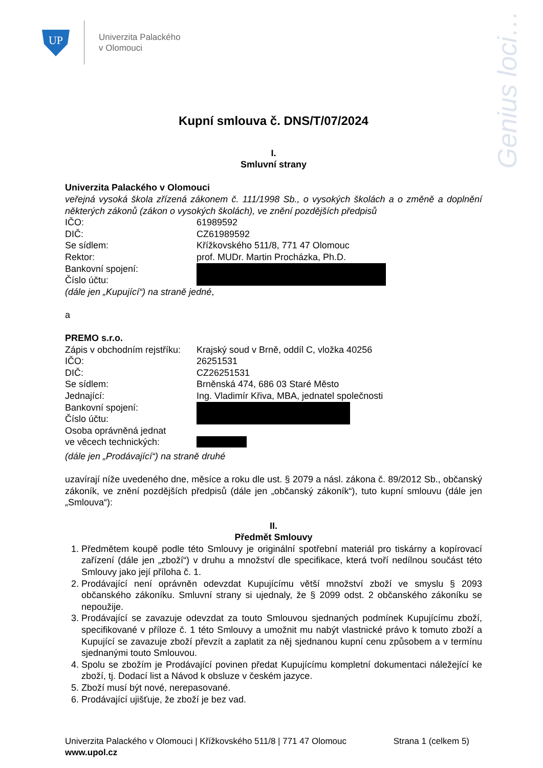UP
Univerzita Palackého
v Olomouci
Genius loci…
Kupní smlouva č. DNS/T/07/2024
I.
Smluvní strany
Univerzita Palackého v Olomouci
veřejná vysoká škola zřízená zákonem č. 111/1998 Sb., o vysokých školách a o změně a doplnění některých zákonů (zákon o vysokých školách), ve znění pozdějších předpisů
IČO: 61989592
DIČ: CZ61989592
Se sídlem: Křížkovského 511/8, 771 47 Olomouc
Rektor: prof. MUDr. Martin Procházka, Ph.D.
Bankovní spojení:
Číslo účtu:
(dále jen „Kupující“) na straně jedné,
a
PREMO s.r.o.
Zápis v obchodním rejstříku: Krajský soud v Brně, oddíl C, vložka 40256
IČO: 26251531
DIČ: CZ26251531
Se sídlem: Brněnská 474, 686 03 Staré Město
Jednající: Ing. Vladimír Křiva, MBA, jednatel společnosti
Bankovní spojení:
Číslo účtu:
Osoba oprávněná jednat
ve věcech technických:
(dále jen „Prodávající“) na straně druhé
uzavírají níže uvedeného dne, měsíce a roku dle ust. § 2079 a násl. zákona č. 89/2012 Sb., občanský zákoník, ve znění pozdějších předpisů (dále jen „občanský zákoník“), tuto kupní smlouvu (dále jen „Smlouva“):
II.
Předmět Smlouvy
1. Předmětem koupě podle této Smlouvy je originální spotřební materiál pro tiskárny a kopírovací zařízení (dále jen „zboží“) v druhu a množství dle specifikace, která tvoří nedílnou součást této Smlouvy jako její příloha č. 1.
2. Prodávající není oprávněn odevzdat Kupujícímu větší množství zboží ve smyslu § 2093 občanského zákoníku. Smluvní strany si ujednaly, že § 2099 odst. 2 občanského zákoníku se nepoužije.
3. Prodávající se zavazuje odevzdat za touto Smlouvou sjednaných podmínek Kupujícímu zboží, specifikované v příloze č. 1 této Smlouvy a umožnit mu nabýt vlastnické právo k tomuto zboží a Kupující se zavazuje zboží převzít a zaplatit za něj sjednanou kupní cenu způsobem a v termínu sjednanými touto Smlouvou.
4. Spolu se zbožím je Prodávající povinen předat Kupujícímu kompletní dokumentaci náležející ke zboží, tj. Dodací list a Návod k obsluze v českém jazyce.
5. Zboží musí být nové, nerepasované.
6. Prodávající ujišťuje, že zboží je bez vad.
Univerzita Palackého v Olomouci | Křížkovského 511/8 | 771 47 Olomouc Strana 1 (celkem 5)
www.upol.cz